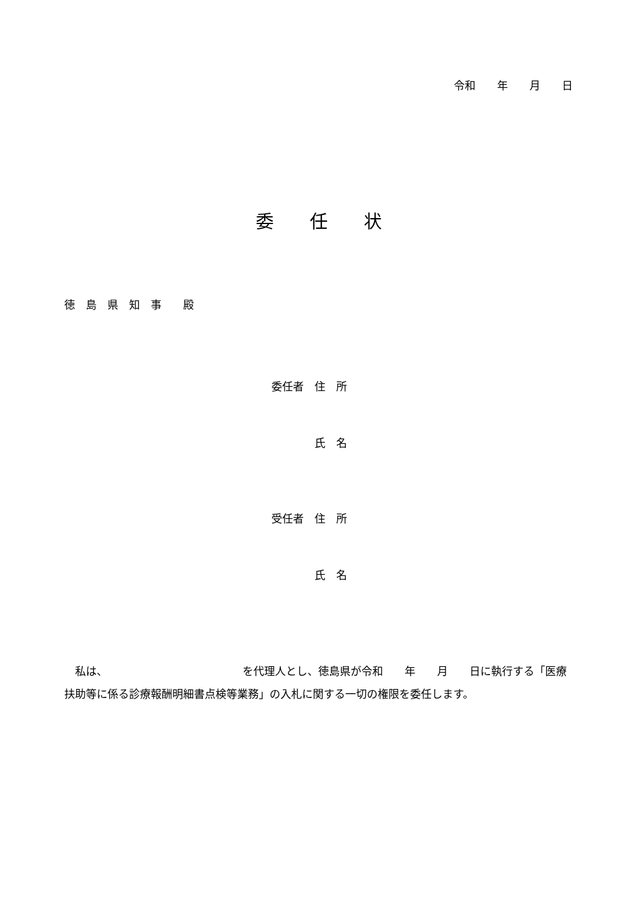令和　　年　　月　　日
委　　任　　状
徳　島　県　知　事　　殿
委任者　住　所
　　　　氏　名
受任者　住　所
　　　　氏　名
　私は、　　　　　　　　　　　　　を代理人とし、徳島県が令和　　年　　月　　日に執行する「医療扶助等に係る診療報酬明細書点検等業務」の入札に関する一切の権限を委任します。